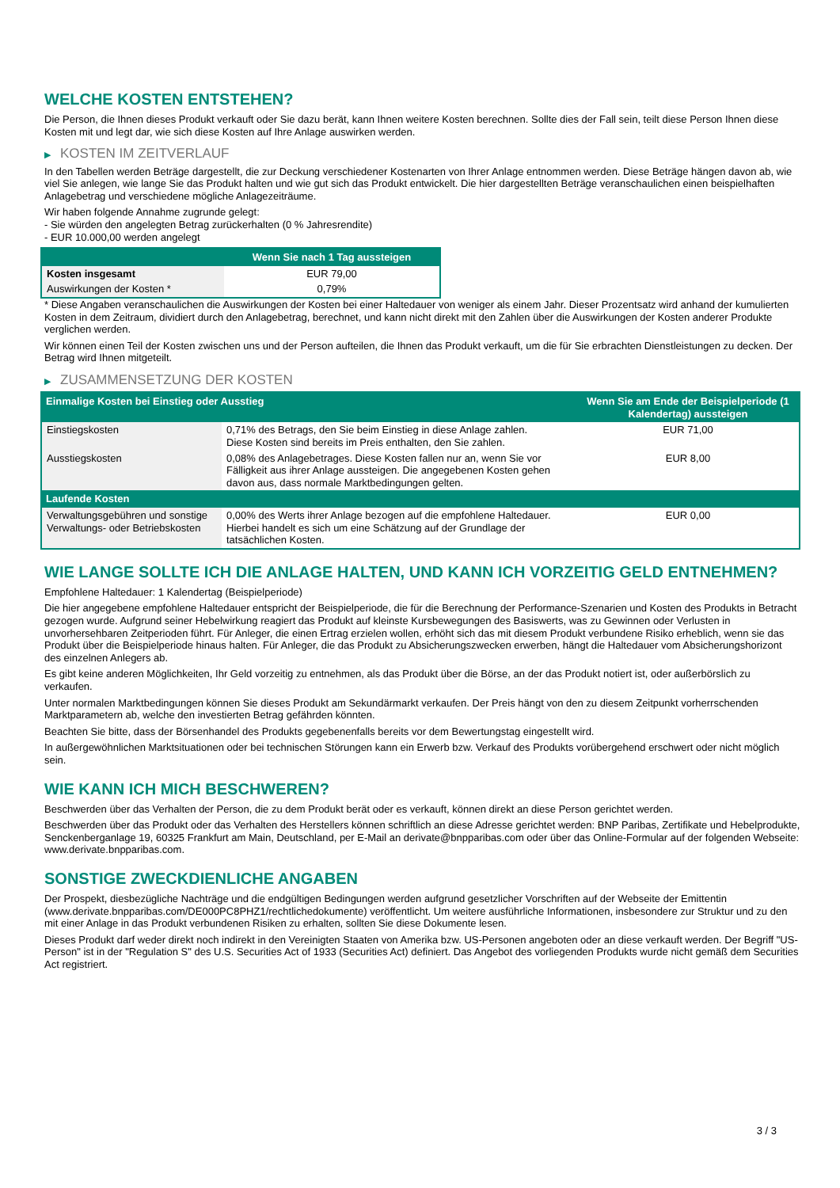WELCHE KOSTEN ENTSTEHEN?
Die Person, die Ihnen dieses Produkt verkauft oder Sie dazu berät, kann Ihnen weitere Kosten berechnen. Sollte dies der Fall sein, teilt diese Person Ihnen diese Kosten mit und legt dar, wie sich diese Kosten auf Ihre Anlage auswirken werden.
▶ KOSTEN IM ZEITVERLAUF
In den Tabellen werden Beträge dargestellt, die zur Deckung verschiedener Kostenarten von Ihrer Anlage entnommen werden. Diese Beträge hängen davon ab, wie viel Sie anlegen, wie lange Sie das Produkt halten und wie gut sich das Produkt entwickelt. Die hier dargestellten Beträge veranschaulichen einen beispielhaften Anlagebetrag und verschiedene mögliche Anlagezeiträume.
Wir haben folgende Annahme zugrunde gelegt:
- Sie würden den angelegten Betrag zurückerhalten (0 % Jahresrendite)
- EUR 10.000,00 werden angelegt
| | Wenn Sie nach 1 Tag aussteigen |
| --- | --- |
| Kosten insgesamt | EUR 79,00 |
| Auswirkungen der Kosten * | 0,79% |
* Diese Angaben veranschaulichen die Auswirkungen der Kosten bei einer Haltedauer von weniger als einem Jahr. Dieser Prozentsatz wird anhand der kumulierten Kosten in dem Zeitraum, dividiert durch den Anlagebetrag, berechnet, und kann nicht direkt mit den Zahlen über die Auswirkungen der Kosten anderer Produkte verglichen werden.
Wir können einen Teil der Kosten zwischen uns und der Person aufteilen, die Ihnen das Produkt verkauft, um die für Sie erbrachten Dienstleistungen zu decken. Der Betrag wird Ihnen mitgeteilt.
▶ ZUSAMMENSETZUNG DER KOSTEN
| Einmalige Kosten bei Einstieg oder Ausstieg | | Wenn Sie am Ende der Beispielperiode (1 Kalendertag) aussteigen |
| --- | --- | --- |
| Einstiegskosten | 0,71% des Betrags, den Sie beim Einstieg in diese Anlage zahlen. Diese Kosten sind bereits im Preis enthalten, den Sie zahlen. | EUR 71,00 |
| Ausstiegskosten | 0,08% des Anlagebetrages. Diese Kosten fallen nur an, wenn Sie vor Fälligkeit aus ihrer Anlage aussteigen. Die angegebenen Kosten gehen davon aus, dass normale Marktbedingungen gelten. | EUR 8,00 |
| Laufende Kosten | | |
| Verwaltungsgebühren und sonstige Verwaltungs- oder Betriebskosten | 0,00% des Werts ihrer Anlage bezogen auf die empfohlene Haltedauer. Hierbei handelt es sich um eine Schätzung auf der Grundlage der tatsächlichen Kosten. | EUR 0,00 |
WIE LANGE SOLLTE ICH DIE ANLAGE HALTEN, UND KANN ICH VORZEITIG GELD ENTNEHMEN?
Empfohlene Haltedauer: 1 Kalendertag (Beispielperiode)
Die hier angegebene empfohlene Haltedauer entspricht der Beispielperiode, die für die Berechnung der Performance-Szenarien und Kosten des Produkts in Betracht gezogen wurde. Aufgrund seiner Hebelwirkung reagiert das Produkt auf kleinste Kursbewegungen des Basiswerts, was zu Gewinnen oder Verlusten in unvorhersehbaren Zeitperioden führt. Für Anleger, die einen Ertrag erzielen wollen, erhöht sich das mit diesem Produkt verbundene Risiko erheblich, wenn sie das Produkt über die Beispielperiode hinaus halten. Für Anleger, die das Produkt zu Absicherungszwecken erwerben, hängt die Haltedauer vom Absicherungshorizont des einzelnen Anlegers ab.
Es gibt keine anderen Möglichkeiten, Ihr Geld vorzeitig zu entnehmen, als das Produkt über die Börse, an der das Produkt notiert ist, oder außerbörslich zu verkaufen.
Unter normalen Marktbedingungen können Sie dieses Produkt am Sekundärmarkt verkaufen. Der Preis hängt von den zu diesem Zeitpunkt vorherrschenden Marktparametern ab, welche den investierten Betrag gefährden könnten.
Beachten Sie bitte, dass der Börsenhandel des Produkts gegebenenfalls bereits vor dem Bewertungstag eingestellt wird.
In außergewöhnlichen Marktsituationen oder bei technischen Störungen kann ein Erwerb bzw. Verkauf des Produkts vorübergehend erschwert oder nicht möglich sein.
WIE KANN ICH MICH BESCHWEREN?
Beschwerden über das Verhalten der Person, die zu dem Produkt berät oder es verkauft, können direkt an diese Person gerichtet werden.
Beschwerden über das Produkt oder das Verhalten des Herstellers können schriftlich an diese Adresse gerichtet werden: BNP Paribas, Zertifikate und Hebelprodukte, Senckenberganlage 19, 60325 Frankfurt am Main, Deutschland, per E-Mail an derivate@bnpparibas.com oder über das Online-Formular auf der folgenden Webseite: www.derivate.bnpparibas.com.
SONSTIGE ZWECKDIENLICHE ANGABEN
Der Prospekt, diesbezügliche Nachträge und die endgültigen Bedingungen werden aufgrund gesetzlicher Vorschriften auf der Webseite der Emittentin (www.derivate.bnpparibas.com/DE000PC8PHZ1/rechtlichedokumente) veröffentlicht. Um weitere ausführliche Informationen, insbesondere zur Struktur und zu den mit einer Anlage in das Produkt verbundenen Risiken zu erhalten, sollten Sie diese Dokumente lesen.
Dieses Produkt darf weder direkt noch indirekt in den Vereinigten Staaten von Amerika bzw. US-Personen angeboten oder an diese verkauft werden. Der Begriff "US-Person" ist in der "Regulation S" des U.S. Securities Act of 1933 (Securities Act) definiert. Das Angebot des vorliegenden Produkts wurde nicht gemäß dem Securities Act registriert.
3 / 3